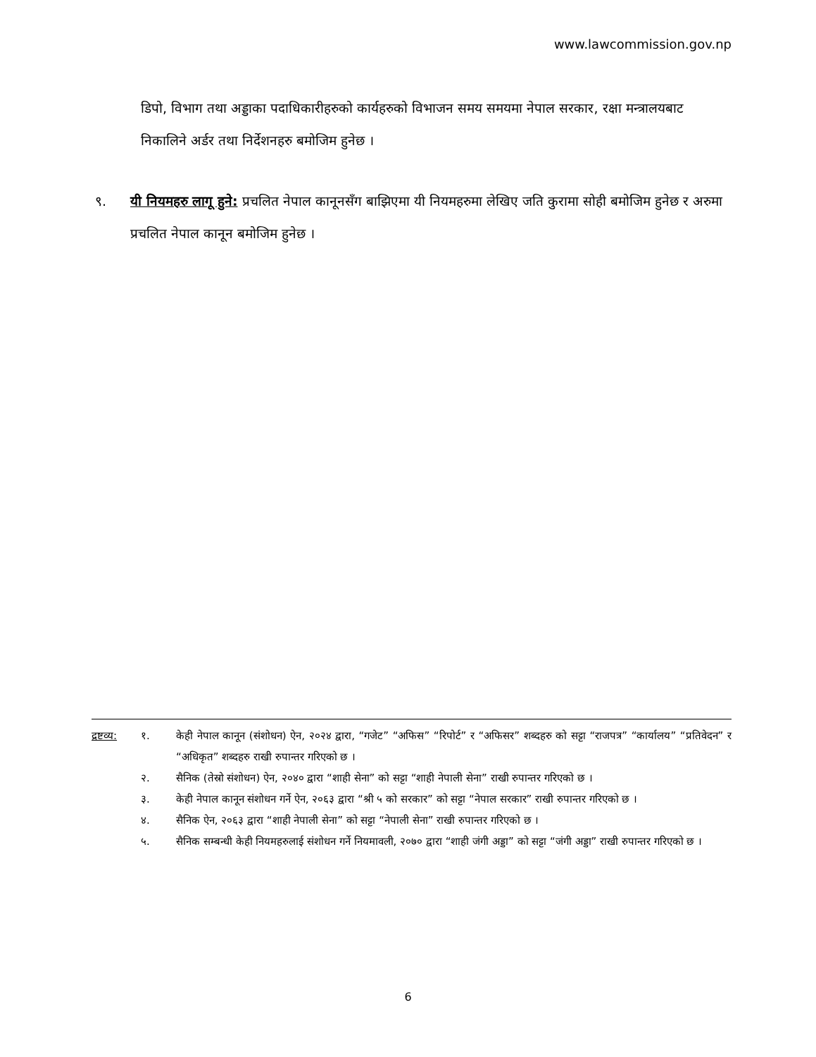www.lawcommission.gov.np
डिपो, विभाग तथा अड्डाका पदाधिकारीहरुको कार्यहरुको विभाजन समय समयमा नेपाल सरकार, रक्षा मन्त्रालयबाट निकालिने अर्डर तथा निर्देशनहरु बमोजिम हुनेछ ।
९. यी नियमहरु लागू हुने: प्रचलित नेपाल कानूनसँग बाझिएमा यी नियमहरुमा लेखिए जति कुरामा सोही बमोजिम हुनेछ र अरुमा प्रचलित नेपाल कानून बमोजिम हुनेछ ।
द्रष्टव्य:
१. केही नेपाल कानून (संशोधन) ऐन, २०२४ द्वारा, “गजेट” “अफिस” “रिपोर्ट” र “अफिसर” शब्दहरु को सट्टा “राजपत्र” “कार्यालय” “प्रतिवेदन” र “अधिकृत” शब्दहरु राखी रुपान्तर गरिएको छ ।
२. सैनिक (तेस्रो संशोधन) ऐन, २०४० द्वारा “शाही सेना” को सट्टा “शाही नेपाली सेना” राखी रुपान्तर गरिएको छ ।
३. केही नेपाल कानून संशोधन गर्ने ऐन, २०६३ द्वारा “श्री ५ को सरकार” को सट्टा “नेपाल सरकार” राखी रुपान्तर गरिएको छ ।
४. सैनिक ऐन, २०६३ द्वारा “शाही नेपाली सेना” को सट्टा “नेपाली सेना” राखी रुपान्तर गरिएको छ ।
५. सैनिक सम्बन्धी केही नियमहरुलाई संशोधन गर्ने नियमावली, २०७० द्वारा “शाही जंगी अड्डा” को सट्टा “जंगी अड्डा” राखी रुपान्तर गरिएको छ ।
6